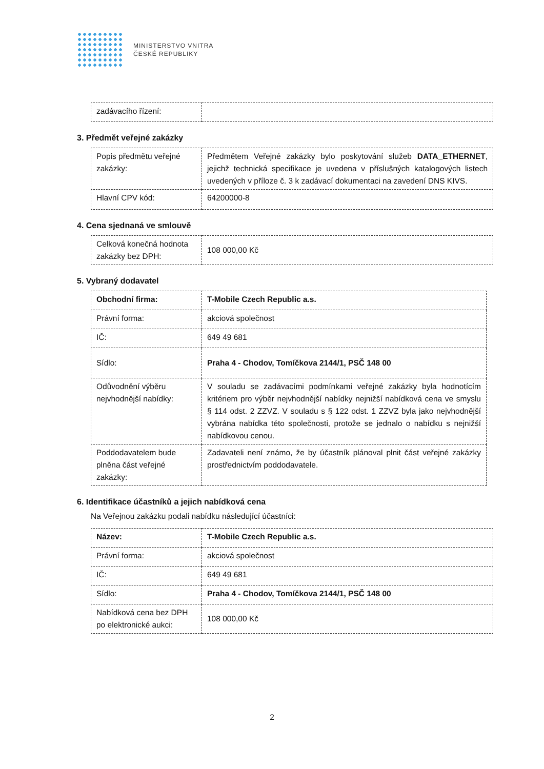MINISTERSTVO VNITRA
ČESKÉ REPUBLIKY
| zadávacího řízení: | |
3. Předmět veřejné zakázky
| Popis předmětu veřejné zakázky: | Předmětem Veřejné zakázky bylo poskytování služeb DATA_ETHERNET , jejichž technická specifikace je uvedena v příslušných katalogových listech uvedených v příloze č. 3 k zadávací dokumentaci na zavedení DNS KIVS. |
| Hlavní CPV kód: | 64200000-8 |
4. Cena sjednaná ve smlouvě
| Celková konečná hodnota zakázky bez DPH: | 108 000,00 Kč |
5. Vybraný dodavatel
| Obchodní firma: | T-Mobile Czech Republic a.s. |
| Právní forma: | akciová společnost |
| IČ: | 649 49 681 |
| Sídlo: | Praha 4 - Chodov, Tomíčkova 2144/1, PSČ 148 00 |
| Odůvodnění výběru nejvhodnější nabídky: | V souladu se zadávacími podmínkami veřejné zakázky byla hodnotícím kritériem pro výběr nejvhodnější nabídky nejnižší nabídková cena ve smyslu § 114 odst. 2 ZZVZ. V souladu s § 122 odst. 1 ZZVZ byla jako nejvhodnější vybrána nabídka této společnosti, protože se jednalo o nabídku s nejnižší nabídkovou cenou. |
| Poddodavatelem bude plněna část veřejné zakázky: | Zadavateli není známo, že by účastník plánoval plnit část veřejné zakázky prostřednictvím poddodavatele. |
6. Identifikace účastníků a jejich nabídková cena
Na Veřejnou zakázku podali nabídku následující účastníci:
| Název: | T-Mobile Czech Republic a.s. |
| Právní forma: | akciová společnost |
| IČ: | 649 49 681 |
| Sídlo: | Praha 4 - Chodov, Tomíčkova 2144/1, PSČ 148 00 |
| Nabídková cena bez DPH po elektronické aukci: | 108 000,00 Kč |
2